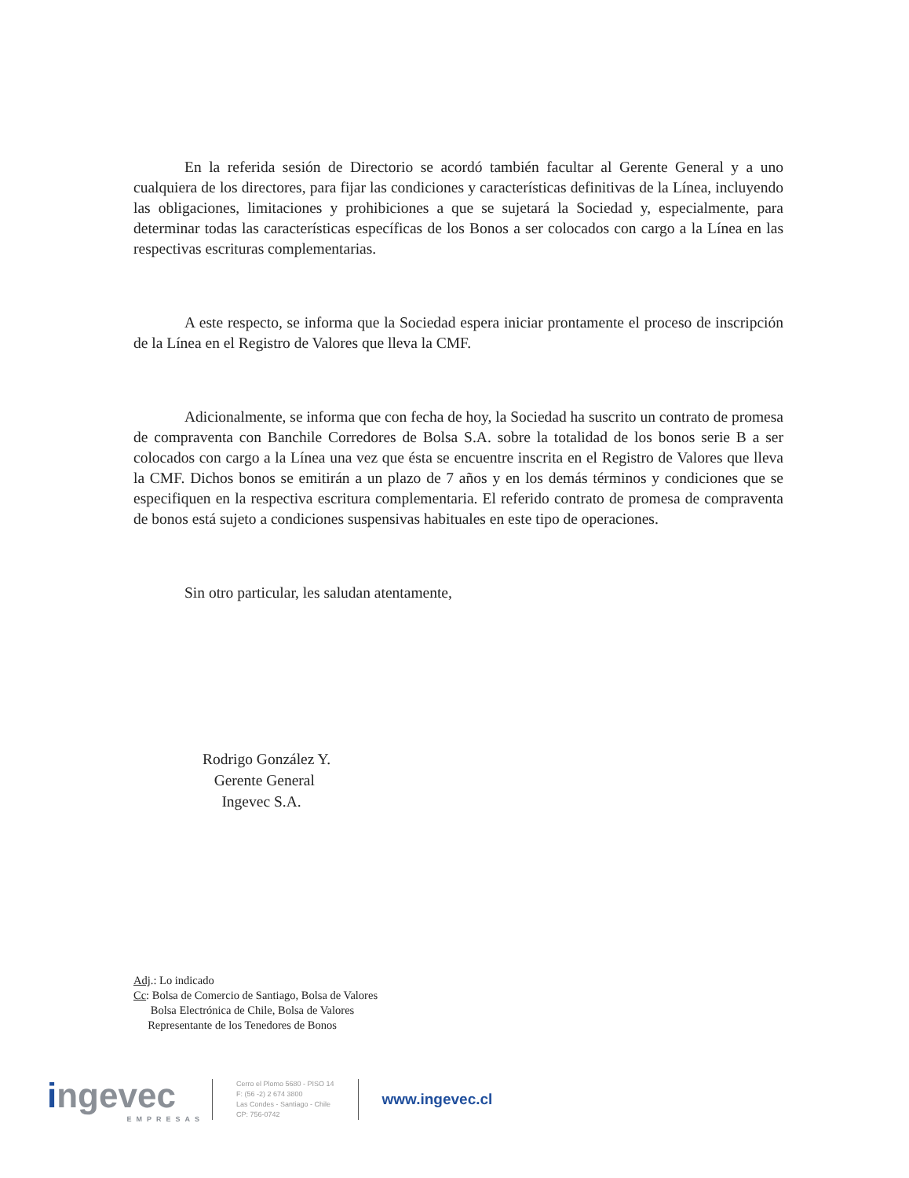En la referida sesión de Directorio se acordó también facultar al Gerente General y a uno cualquiera de los directores, para fijar las condiciones y características definitivas de la Línea, incluyendo las obligaciones, limitaciones y prohibiciones a que se sujetará la Sociedad y, especialmente, para determinar todas las características específicas de los Bonos a ser colocados con cargo a la Línea en las respectivas escrituras complementarias.
A este respecto, se informa que la Sociedad espera iniciar prontamente el proceso de inscripción de la Línea en el Registro de Valores que lleva la CMF.
Adicionalmente, se informa que con fecha de hoy, la Sociedad ha suscrito un contrato de promesa de compraventa con Banchile Corredores de Bolsa S.A. sobre la totalidad de los bonos serie B a ser colocados con cargo a la Línea una vez que ésta se encuentre inscrita en el Registro de Valores que lleva la CMF. Dichos bonos se emitirán a un plazo de 7 años y en los demás términos y condiciones que se especifiquen en la respectiva escritura complementaria. El referido contrato de promesa de compraventa de bonos está sujeto a condiciones suspensivas habituales en este tipo de operaciones.
Sin otro particular, les saludan atentamente,
Rodrigo González Y.
Gerente General
Ingevec S.A.
Adj.: Lo indicado
Cc: Bolsa de Comercio de Santiago, Bolsa de Valores
Bolsa Electrónica de Chile, Bolsa de Valores
Representante de los Tenedores de Bonos
ingevec
EMPRESAS
Cerro el Plomo 5680 - PISO 14
F: (56 -2) 2 674 3800
Las Condes - Santiago - Chile
CP: 756-0742
www.ingevec.cl